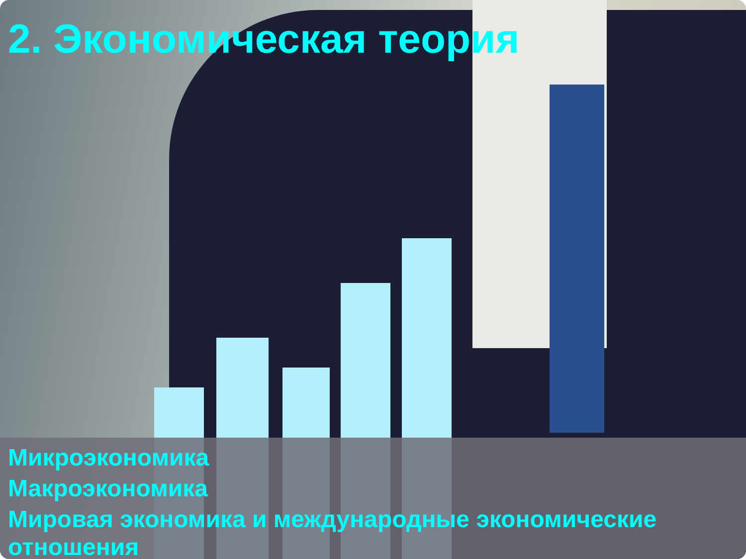2. Экономическая теория
Микроэкономика
Макроэкономика
Мировая экономика и международные экономические отношения